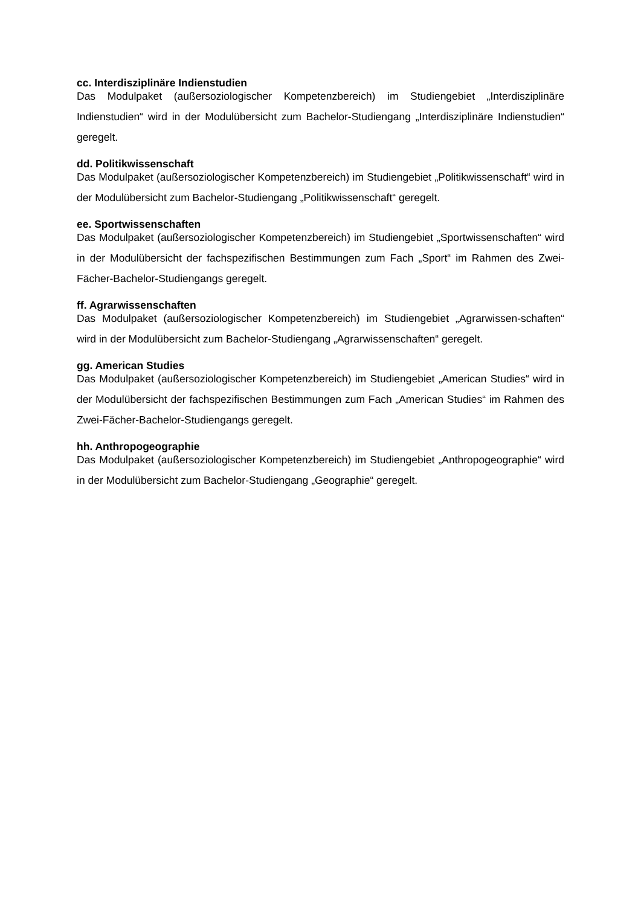cc. Interdisziplinäre Indienstudien
Das Modulpaket (außersoziologischer Kompetenzbereich) im Studiengebiet „Interdisziplinäre Indienstudien“ wird in der Modulübersicht zum Bachelor-Studiengang „Interdisziplinäre Indienstudien“ geregelt.
dd. Politikwissenschaft
Das Modulpaket (außersoziologischer Kompetenzbereich) im Studiengebiet „Politikwissenschaft“ wird in der Modulübersicht zum Bachelor-Studiengang „Politikwissenschaft“ geregelt.
ee. Sportwissenschaften
Das Modulpaket (außersoziologischer Kompetenzbereich) im Studiengebiet „Sportwissenschaften“ wird in der Modulübersicht der fachspezifischen Bestimmungen zum Fach „Sport“ im Rahmen des Zwei-Fächer-Bachelor-Studiengangs geregelt.
ff. Agrarwissenschaften
Das Modulpaket (außersoziologischer Kompetenzbereich) im Studiengebiet „Agrarwissen-schaften“ wird in der Modulübersicht zum Bachelor-Studiengang „Agrarwissenschaften“ geregelt.
gg. American Studies
Das Modulpaket (außersoziologischer Kompetenzbereich) im Studiengebiet „American Studies“ wird in der Modulübersicht der fachspezifischen Bestimmungen zum Fach „American Studies“ im Rahmen des Zwei-Fächer-Bachelor-Studiengangs geregelt.
hh. Anthropogeographie
Das Modulpaket (außersoziologischer Kompetenzbereich) im Studiengebiet „Anthropogeographie“ wird in der Modulübersicht zum Bachelor-Studiengang „Geographie“ geregelt.